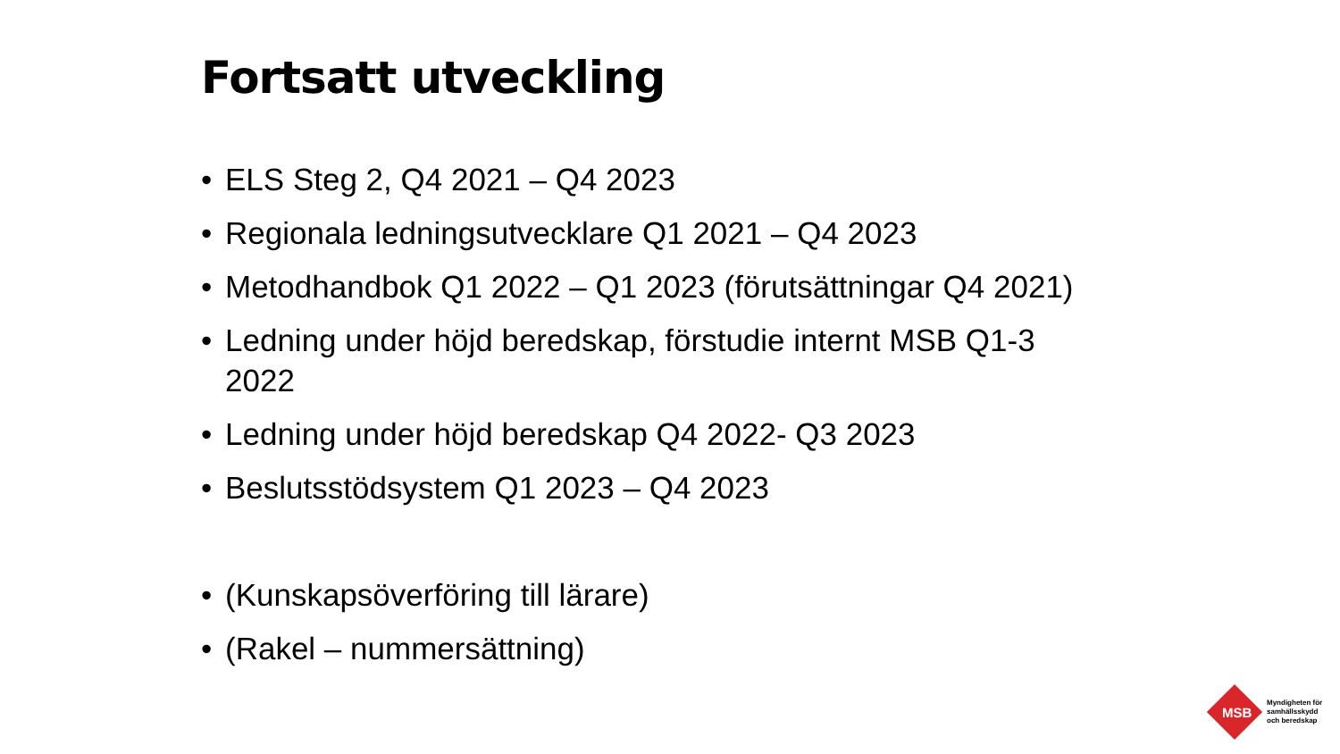Fortsatt utveckling
• ELS Steg 2, Q4 2021 – Q4 2023
• Regionala ledningsutvecklare Q1 2021 – Q4 2023
• Metodhandbok Q1 2022 – Q1 2023 (förutsättningar Q4 2021)
• Ledning under höjd beredskap, förstudie internt MSB Q1-3 2022
• Ledning under höjd beredskap Q4 2022- Q3 2023
• Beslutsstödsystem Q1 2023 – Q4 2023
• (Kunskapsöverföring till lärare)
• (Rakel – nummersättning)
MSB
Myndigheten för
samhällsskydd
och beredskap